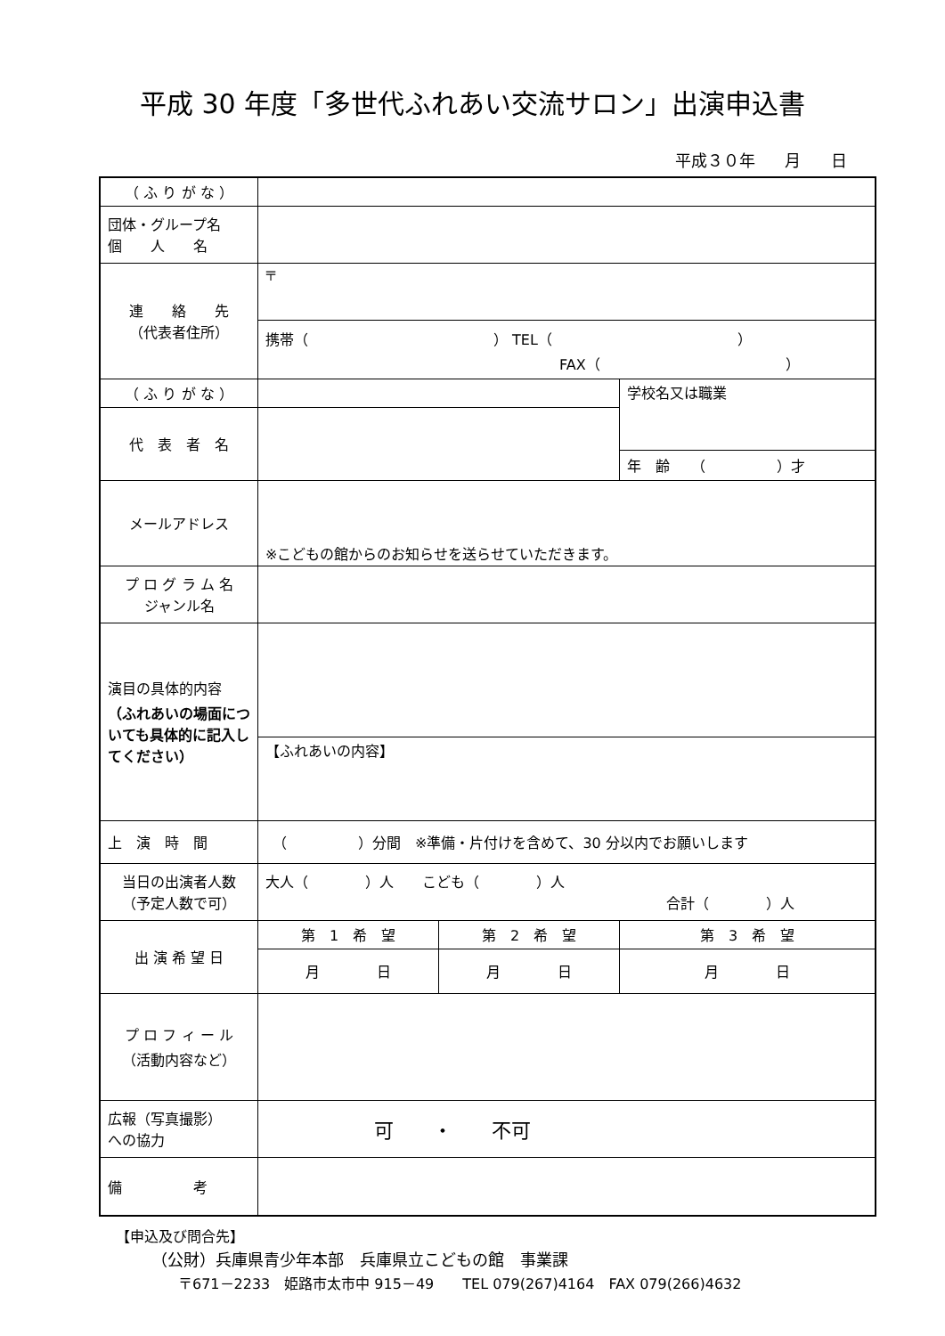平成 30 年度「多世代ふれあい交流サロン」出演申込書
平成３０年 月 日
| （ ふ り が な ） | | | |
| 団体・グループ名 個 人 名 | | | |
| 連 絡 先 （代表者住所） | 〒 | | |
| | 携帯（ ） TEL（ ） FAX（ ） | | |
| （ ふ り が な ） | | | 学校名又は職業 |
| 代 表 者 名 | | | |
| | | | 年 齢 （ ）才 |
| メールアドレス | ※こどもの館からのお知らせを送らせていただきます。 | | |
| プ ロ グ ラ ム 名 ジャンル名 | | | |
| 演目の具体的内容 （ふれあいの場面についても具体的に記入してください） | | | |
| | 【ふれあいの内容】 | | |
| 上 演 時 間 | （ ）分間 ※準備・片付けを含めて、30 分以内でお願いします | | |
| 当日の出演者人数 （予定人数で可） | 大人（ ）人 こども（ ）人 合計（ ）人 | | |
| 出 演 希 望 日 | 第 1 希 望 | 第 2 希 望 | 第 3 希 望 |
| | 月 日 | 月 日 | 月 日 |
| プ ロ フ ィ ー ル （活動内容など） | | | |
| 広報（写真撮影） への協力 | 可 ・ 不可 | | |
| 備 考 | | | |
【申込及び問合先】
（公財）兵庫県青少年本部　兵庫県立こどもの館　事業課
〒671－2233　姫路市太市中 915－49　　TEL 079(267)4164　FAX 079(266)4632